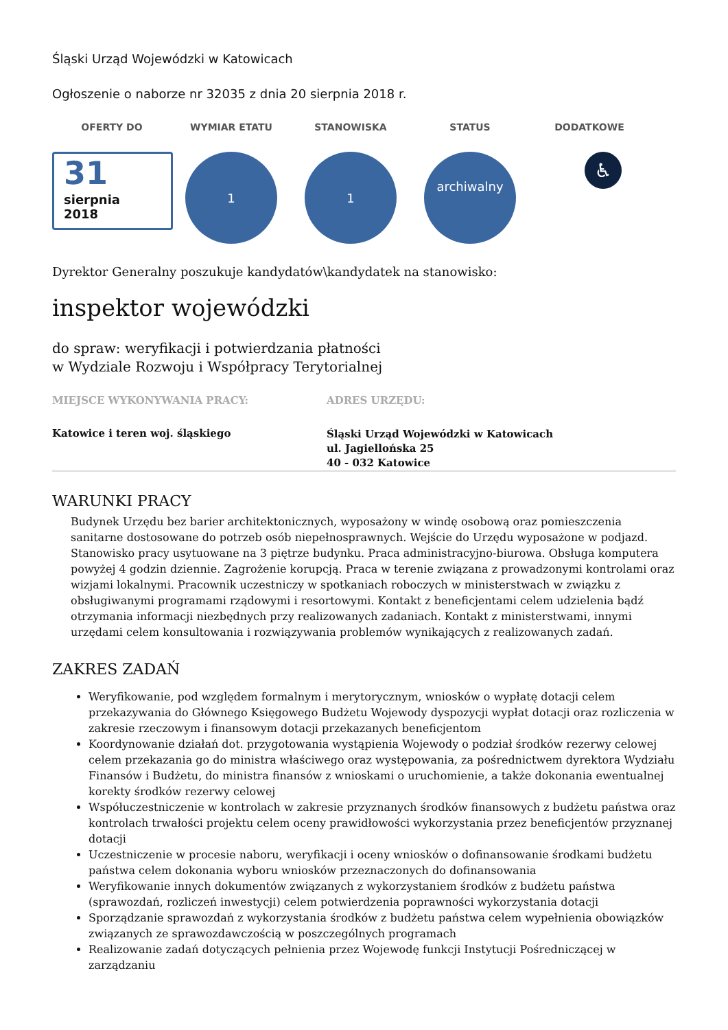Śląski Urząd Wojewódzki w Katowicach
Ogłoszenie o naborze nr 32035 z dnia 20 sierpnia 2018 r.
OFERTY DO WYMIAR ETATU STANOWISKA STATUS DODATKOWE
31
sierpnia
2018
1 1
archiwalny
♿
Dyrektor Generalny poszukuje kandydatów\kandydatek na stanowisko:
inspektor wojewódzki
do spraw: weryfikacji i potwierdzania płatności
w Wydziale Rozwoju i Współpracy Terytorialnej
MIEJSCE WYKONYWANIA PRACY:
Katowice i teren woj. śląskiego
ADRES URZĘDU:
Śląski Urząd Wojewódzki w Katowicach
ul. Jagiellońska 25
40 - 032 Katowice
WARUNKI PRACY
Budynek Urzędu bez barier architektonicznych, wyposażony w windę osobową oraz pomieszczenia sanitarne dostosowane do potrzeb osób niepełnosprawnych. Wejście do Urzędu wyposażone w podjazd. Stanowisko pracy usytuowane na 3 piętrze budynku. Praca administracyjno-biurowa. Obsługa komputera powyżej 4 godzin dziennie. Zagrożenie korupcją. Praca w terenie związana z prowadzonymi kontrolami oraz wizjami lokalnymi. Pracownik uczestniczy w spotkaniach roboczych w ministerstwach w związku z obsługiwanymi programami rządowymi i resortowymi. Kontakt z beneficjentami celem udzielenia bądź otrzymania informacji niezbędnych przy realizowanych zadaniach. Kontakt z ministerstwami, innymi urzędami celem konsultowania i rozwiązywania problemów wynikających z realizowanych zadań.
ZAKRES ZADAŃ
Weryfikowanie, pod względem formalnym i merytorycznym, wniosków o wypłatę dotacji celem przekazywania do Głównego Księgowego Budżetu Wojewody dyspozycji wypłat dotacji oraz rozliczenia w zakresie rzeczowym i finansowym dotacji przekazanych beneficjentom
Koordynowanie działań dot. przygotowania wystąpienia Wojewody o podział środków rezerwy celowej celem przekazania go do ministra właściwego oraz występowania, za pośrednictwem dyrektora Wydziału Finansów i Budżetu, do ministra finansów z wnioskami o uruchomienie, a także dokonania ewentualnej korekty środków rezerwy celowej
Współuczestniczenie w kontrolach w zakresie przyznanych środków finansowych z budżetu państwa oraz kontrolach trwałości projektu celem oceny prawidłowości wykorzystania przez beneficjentów przyznanej dotacji
Uczestniczenie w procesie naboru, weryfikacji i oceny wniosków o dofinansowanie środkami budżetu państwa celem dokonania wyboru wniosków przeznaczonych do dofinansowania
Weryfikowanie innych dokumentów związanych z wykorzystaniem środków z budżetu państwa (sprawozdań, rozliczeń inwestycji) celem potwierdzenia poprawności wykorzystania dotacji
Sporządzanie sprawozdań z wykorzystania środków z budżetu państwa celem wypełnienia obowiązków związanych ze sprawozdawczością w poszczególnych programach
Realizowanie zadań dotyczących pełnienia przez Wojewodę funkcji Instytucji Pośredniczącej w zarządzaniu